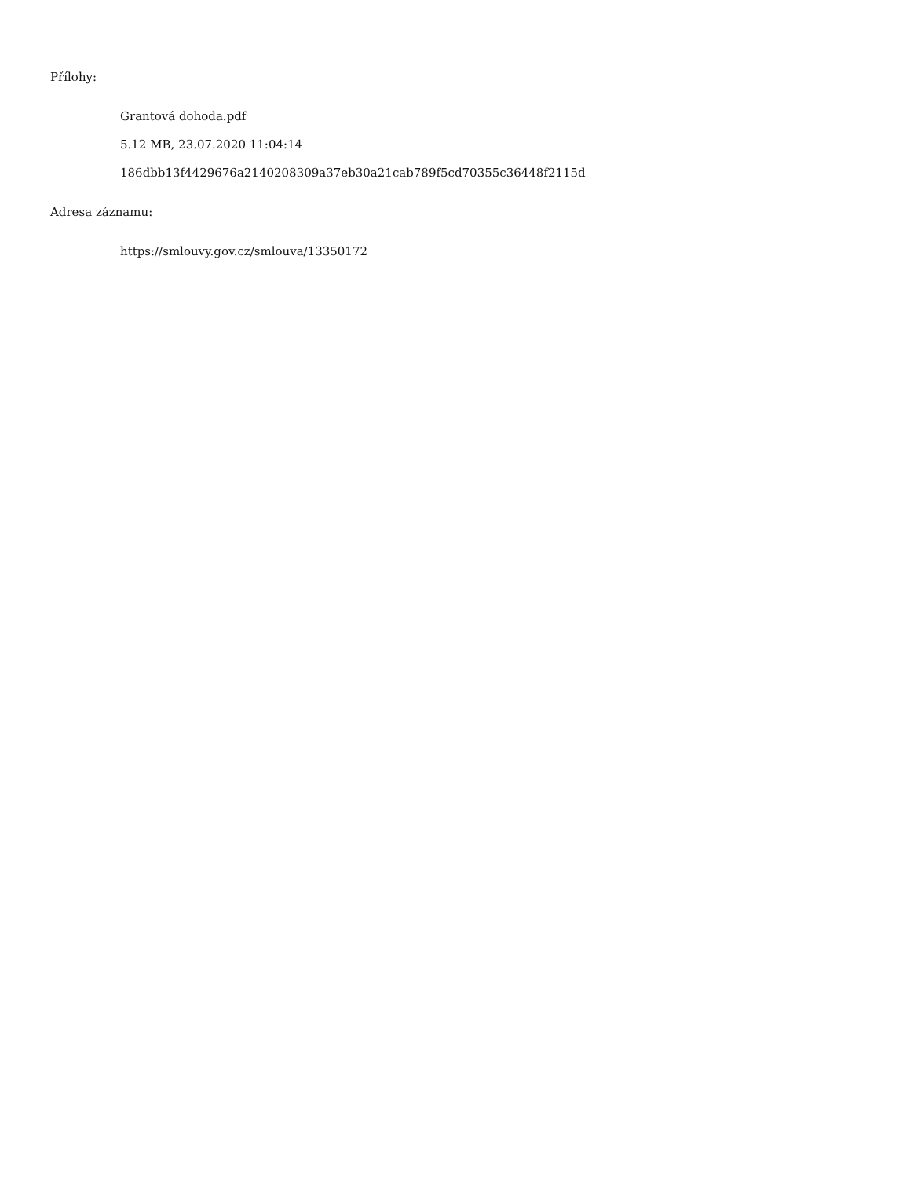Přílohy:
Grantová dohoda.pdf
5.12 MB, 23.07.2020 11:04:14
186dbb13f4429676a2140208309a37eb30a21cab789f5cd70355c36448f2115d
Adresa záznamu:
https://smlouvy.gov.cz/smlouva/13350172